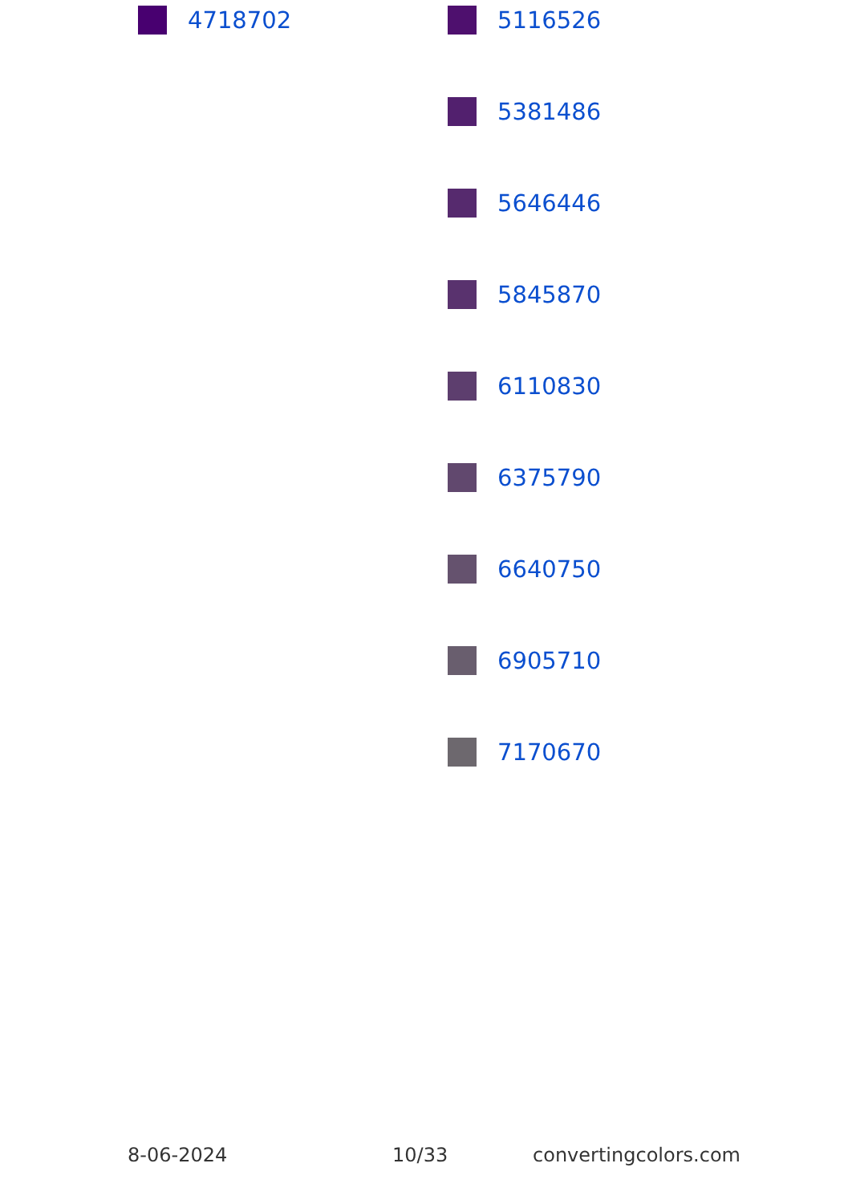4718702 5116526
5381486
5646446
5845870
6110830
6375790
6640750
6905710
7170670
8-06-2024 10/33 convertingcolors.com